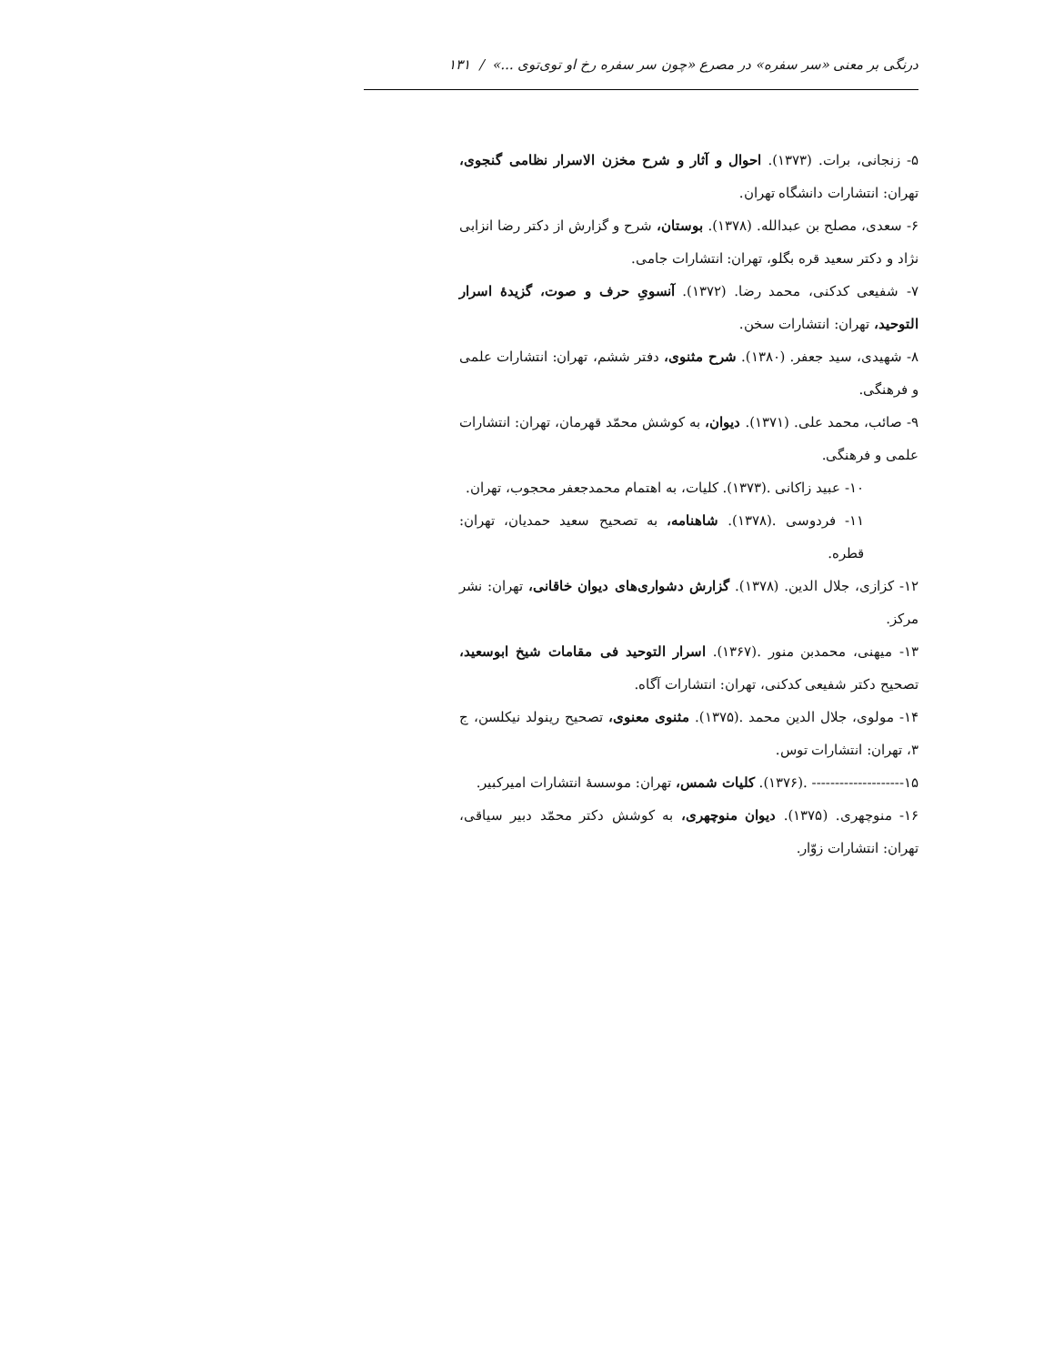درنگی بر معنی «سر سفره» در مصرع «چون سر سفره رخ او توی‌توی ...» / ۱۳۱
۵- زنجانی، برات. (۱۳۷۳). احوال و آثار و شرح مخزن الاسرار نظامی گنجوی، تهران: انتشارات دانشگاه تهران.
۶- سعدی، مصلح بن عبدالله. (۱۳۷۸). بوستان، شرح و گزارش از دکتر رضا انزابی نژاد و دکتر سعید قره بگلو، تهران: انتشارات جامی.
۷- شفیعی کدکنی، محمد رضا. (۱۳۷۲). آنسویِ حرف و صوت، گزیدهٔ اسرار التوحید، تهران: انتشارات سخن.
۸- شهیدی، سید جعفر. (۱۳۸۰). شرح مثنوی، دفتر ششم، تهران: انتشارات علمی و فرهنگی.
۹- صائب، محمد علی. (۱۳۷۱). دیوان، به کوشش محمّد قهرمان، تهران: انتشارات علمی و فرهنگی.
۱۰- عبید زاکانی .(۱۳۷۳). کلیات، به اهتمام محمدجعفر محجوب، تهران.
۱۱- فردوسی .(۱۳۷۸). شاهنامه، به تصحیح سعید حمدیان، تهران: قطره.
۱۲- کزازی، جلال الدین. (۱۳۷۸). گزارش دشواری‌های دیوان خاقانی، تهران: نشر مرکز.
۱۳- میهنی، محمدبن منور .(۱۳۶۷). اسرار التوحید فی مقامات شیخ ابوسعید، تصحیح دکتر شفیعی کدکنی، تهران: انتشارات آگاه.
۱۴- مولوی، جلال الدین محمد .(۱۳۷۵). مثنوی معنوی، تصحیح رینولد نیکلسن، ج ۳، تهران: انتشارات توس.
۱۵-------------------- .(۱۳۷۶). کلیات شمس، تهران: موسسهٔ انتشارات امیرکبیر.
۱۶- منوچهری. (۱۳۷۵). دیوان منوچهری، به کوشش دکتر محمّد دبیر سیاقی، تهران: انتشارات زوّار.